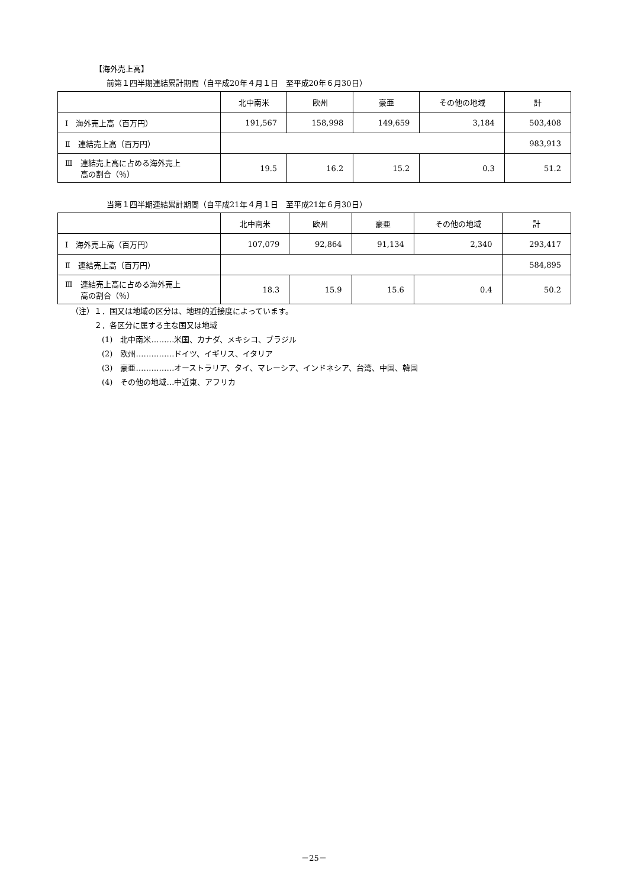【海外売上高】
前第１四半期連結累計期間（自平成20年４月１日　至平成20年６月30日）
| | 北中南米 | 欧州 | 豪亜 | その他の地域 | 計 |
| Ⅰ 海外売上高（百万円） | 191,567 | 158,998 | 149,659 | 3,184 | 503,408 |
| Ⅱ 連結売上高（百万円） | | | | | 983,913 |
| Ⅲ 連結売上高に占める海外売上 高の割合（％） | 19.5 | 16.2 | 15.2 | 0.3 | 51.2 |
当第１四半期連結累計期間（自平成21年４月１日　至平成21年６月30日）
| | 北中南米 | 欧州 | 豪亜 | その他の地域 | 計 |
| Ⅰ 海外売上高（百万円） | 107,079 | 92,864 | 91,134 | 2,340 | 293,417 |
| Ⅱ 連結売上高（百万円） | | | | | 584,895 |
| Ⅲ 連結売上高に占める海外売上 高の割合（％） | 18.3 | 15.9 | 15.6 | 0.4 | 50.2 |
（注）１．国又は地域の区分は、地理的近接度によっています。
　　　２．各区分に属する主な国又は地域
　　　　(1)　北中南米………米国、カナダ、メキシコ、ブラジル
　　　　(2)　欧州……………ドイツ、イギリス、イタリア
　　　　(3)　豪亜……………オーストラリア、タイ、マレーシア、インドネシア、台湾、中国、韓国
　　　　(4)　その他の地域…中近東、アフリカ
－25－